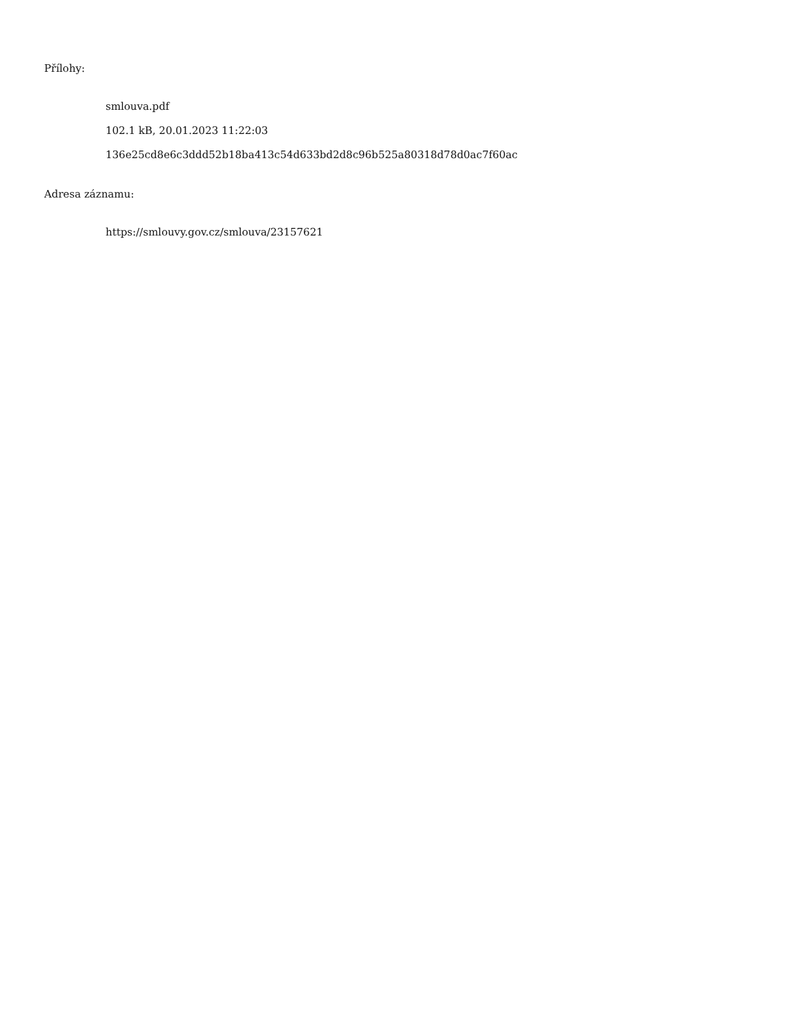Přílohy:
smlouva.pdf
102.1 kB, 20.01.2023 11:22:03
136e25cd8e6c3ddd52b18ba413c54d633bd2d8c96b525a80318d78d0ac7f60ac
Adresa záznamu:
https://smlouvy.gov.cz/smlouva/23157621